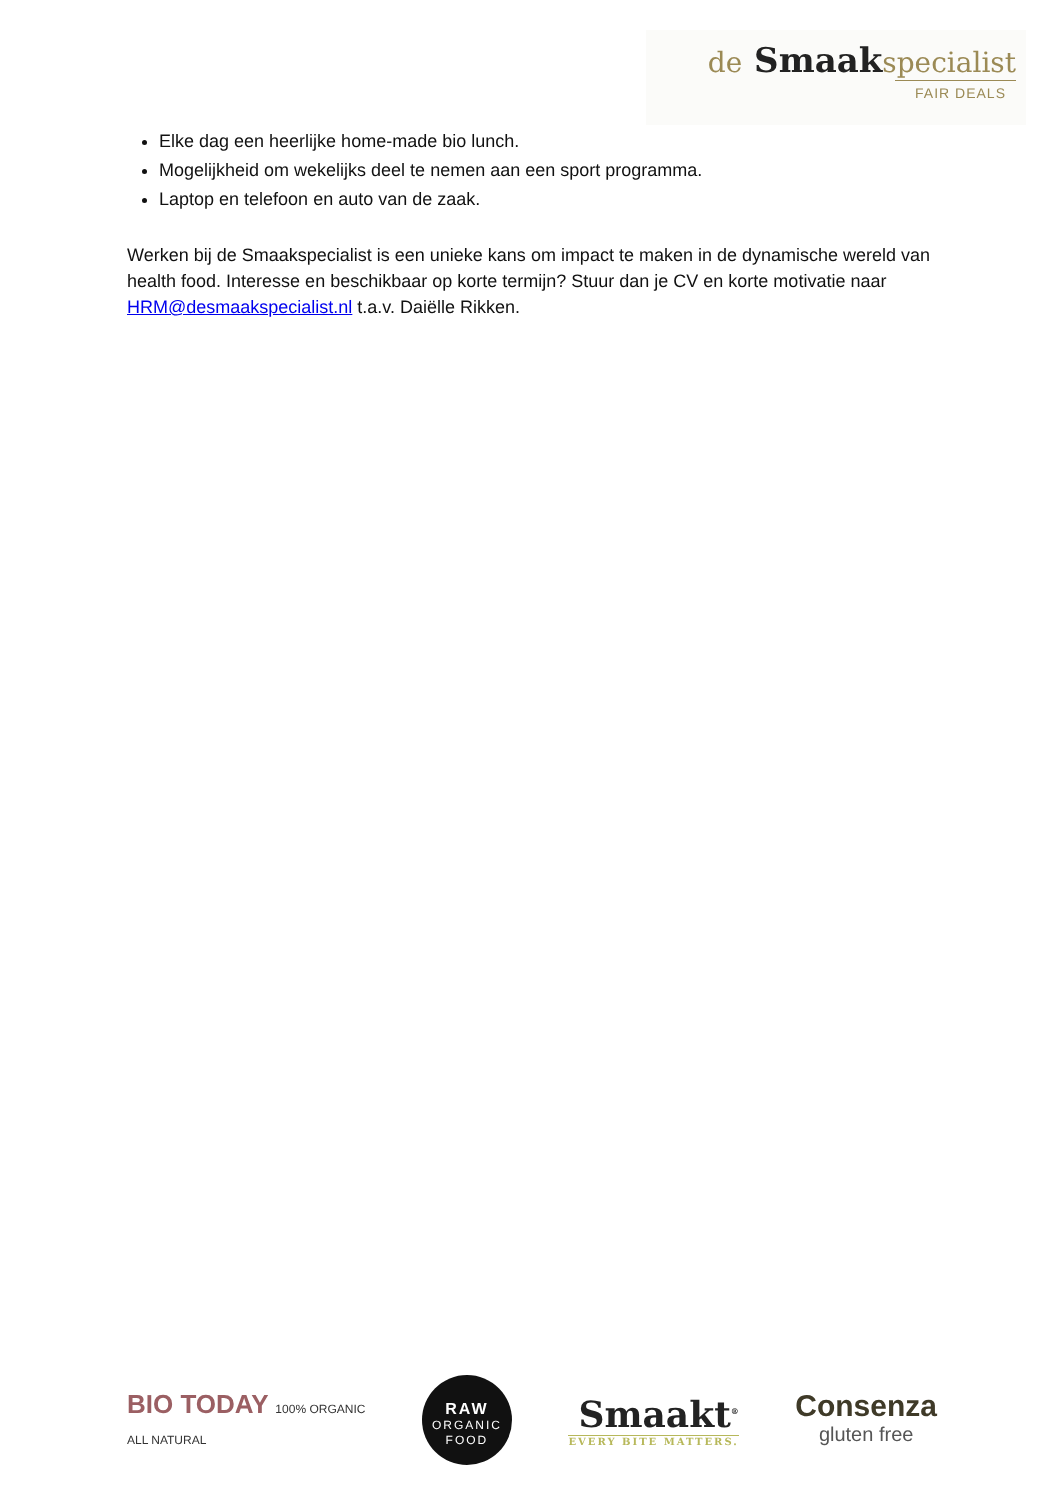de Smaakspecialist
FAIR DEALS
Elke dag een heerlijke home-made bio lunch.
Mogelijkheid om wekelijks deel te nemen aan een sport programma.
Laptop en telefoon en auto van de zaak.
Werken bij de Smaakspecialist is een unieke kans om impact te maken in de dynamische wereld van health food. Interesse en beschikbaar op korte termijn? Stuur dan je CV en korte motivatie naar HRM@desmaakspecialist.nl t.a.v. Daiëlle Rikken.
BIO TODAY 100% ORGANIC
ALL NATURAL
RAW
ORGANIC
FOOD
Smaakt<sup>®</sup>
EVERY BITE MATTERS.
Consenza
gluten free